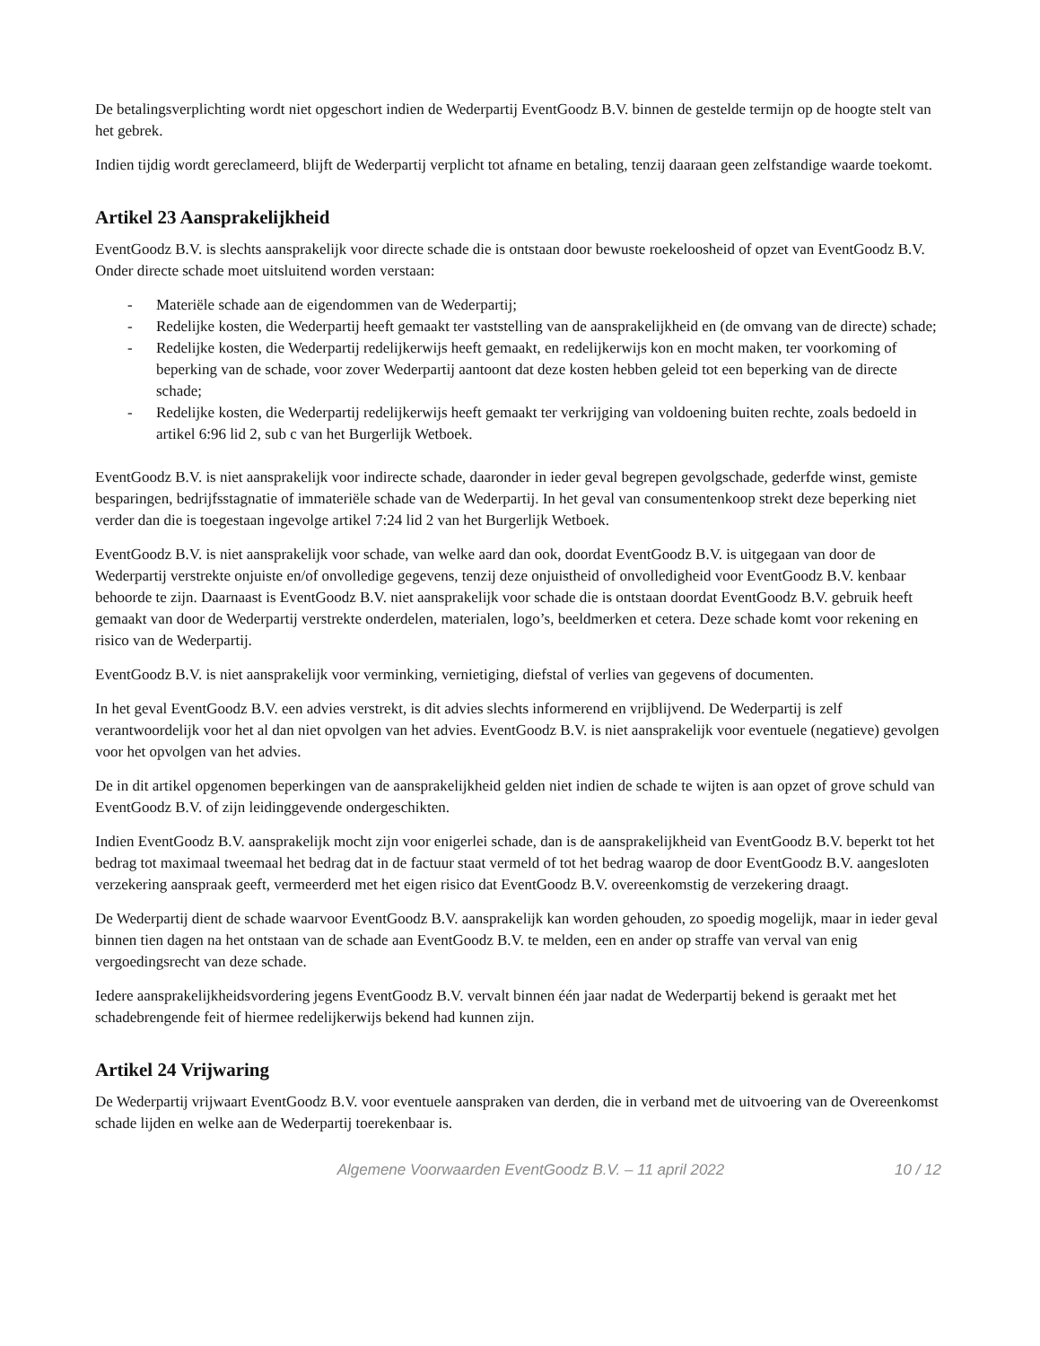De betalingsverplichting wordt niet opgeschort indien de Wederpartij EventGoodz B.V. binnen de gestelde termijn op de hoogte stelt van het gebrek.
Indien tijdig wordt gereclameerd, blijft de Wederpartij verplicht tot afname en betaling, tenzij daaraan geen zelfstandige waarde toekomt.
Artikel 23 Aansprakelijkheid
EventGoodz B.V. is slechts aansprakelijk voor directe schade die is ontstaan door bewuste roekeloosheid of opzet van EventGoodz B.V. Onder directe schade moet uitsluitend worden verstaan:
- Materiële schade aan de eigendommen van de Wederpartij;
- Redelijke kosten, die Wederpartij heeft gemaakt ter vaststelling van de aansprakelijkheid en (de omvang van de directe) schade;
- Redelijke kosten, die Wederpartij redelijkerwijs heeft gemaakt, en redelijkerwijs kon en mocht maken, ter voorkoming of beperking van de schade, voor zover Wederpartij aantoont dat deze kosten hebben geleid tot een beperking van de directe schade;
- Redelijke kosten, die Wederpartij redelijkerwijs heeft gemaakt ter verkrijging van voldoening buiten rechte, zoals bedoeld in artikel 6:96 lid 2, sub c van het Burgerlijk Wetboek.
EventGoodz B.V. is niet aansprakelijk voor indirecte schade, daaronder in ieder geval begrepen gevolgschade, gederfde winst, gemiste besparingen, bedrijfsstagnatie of immateriële schade van de Wederpartij. In het geval van consumentenkoop strekt deze beperking niet verder dan die is toegestaan ingevolge artikel 7:24 lid 2 van het Burgerlijk Wetboek.
EventGoodz B.V. is niet aansprakelijk voor schade, van welke aard dan ook, doordat EventGoodz B.V. is uitgegaan van door de Wederpartij verstrekte onjuiste en/of onvolledige gegevens, tenzij deze onjuistheid of onvolledigheid voor EventGoodz B.V. kenbaar behoorde te zijn. Daarnaast is EventGoodz B.V. niet aansprakelijk voor schade die is ontstaan doordat EventGoodz B.V. gebruik heeft gemaakt van door de Wederpartij verstrekte onderdelen, materialen, logo’s, beeldmerken et cetera. Deze schade komt voor rekening en risico van de Wederpartij.
EventGoodz B.V. is niet aansprakelijk voor verminking, vernietiging, diefstal of verlies van gegevens of documenten.
In het geval EventGoodz B.V. een advies verstrekt, is dit advies slechts informerend en vrijblijvend. De Wederpartij is zelf verantwoordelijk voor het al dan niet opvolgen van het advies. EventGoodz B.V. is niet aansprakelijk voor eventuele (negatieve) gevolgen voor het opvolgen van het advies.
De in dit artikel opgenomen beperkingen van de aansprakelijkheid gelden niet indien de schade te wijten is aan opzet of grove schuld van EventGoodz B.V. of zijn leidinggevende ondergeschikten.
Indien EventGoodz B.V. aansprakelijk mocht zijn voor enigerlei schade, dan is de aansprakelijkheid van EventGoodz B.V. beperkt tot het bedrag tot maximaal tweemaal het bedrag dat in de factuur staat vermeld of tot het bedrag waarop de door EventGoodz B.V. aangesloten verzekering aanspraak geeft, vermeerderd met het eigen risico dat EventGoodz B.V. overeenkomstig de verzekering draagt.
De Wederpartij dient de schade waarvoor EventGoodz B.V. aansprakelijk kan worden gehouden, zo spoedig mogelijk, maar in ieder geval binnen tien dagen na het ontstaan van de schade aan EventGoodz B.V. te melden, een en ander op straffe van verval van enig vergoedingsrecht van deze schade.
Iedere aansprakelijkheidsvordering jegens EventGoodz B.V. vervalt binnen één jaar nadat de Wederpartij bekend is geraakt met het schadebrengende feit of hiermee redelijkerwijs bekend had kunnen zijn.
Artikel 24 Vrijwaring
De Wederpartij vrijwaart EventGoodz B.V. voor eventuele aanspraken van derden, die in verband met de uitvoering van de Overeenkomst schade lijden en welke aan de Wederpartij toerekenbaar is.
Algemene Voorwaarden EventGoodz B.V. – 11 april 2022 10 / 12